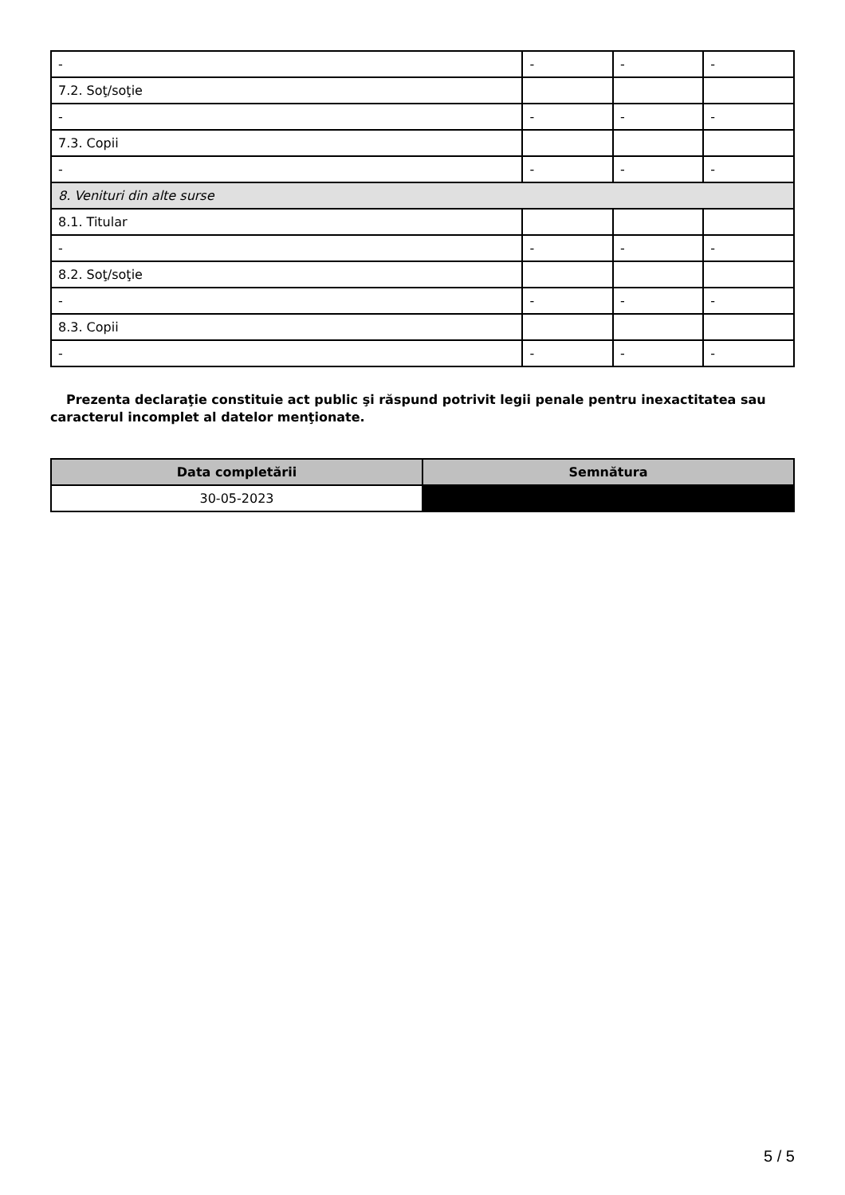| - | - | - | - |
| 7.2. Soţ/soţie | | | |
| - | - | - | - |
| 7.3. Copii | | | |
| - | - | - | - |
| 8. Venituri din alte surse | | | |
| 8.1. Titular | | | |
| - | - | - | - |
| 8.2. Soţ/soţie | | | |
| - | - | - | - |
| 8.3. Copii | | | |
| - | - | - | - |
Prezenta declaraţie constituie act public şi răspund potrivit legii penale pentru inexactitatea sau caracterul incomplet al datelor menţionate.
| Data completării | Semnătura |
| --- | --- |
| 30-05-2023 | |
5 / 5